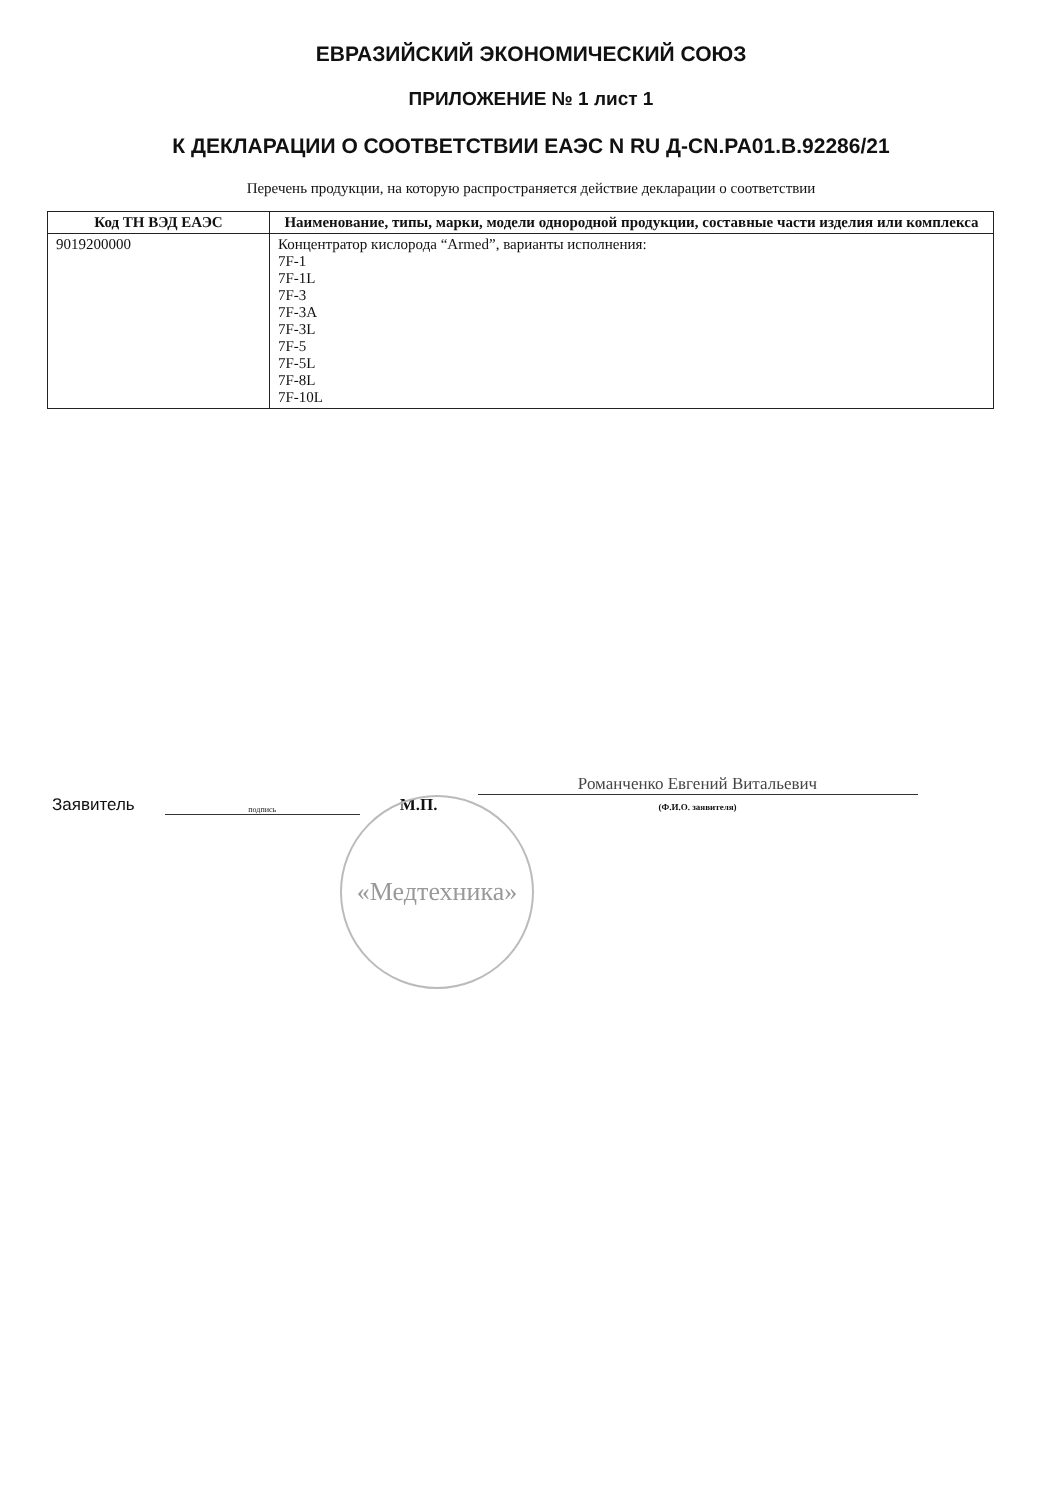ЕВРАЗИЙСКИЙ ЭКОНОМИЧЕСКИЙ СОЮЗ
ПРИЛОЖЕНИЕ № 1 лист 1
К ДЕКЛАРАЦИИ О СООТВЕТСТВИИ ЕАЭС N RU Д-CN.PA01.B.92286/21
Перечень продукции, на которую распространяется действие декларации о соответствии
| Код ТН ВЭД ЕАЭС | Наименование, типы, марки, модели однородной продукции, составные части изделия или комплекса |
| --- | --- |
| 9019200000 | Концентратор кислорода “Armed”, варианты исполнения: 7F-1 7F-1L 7F-3 7F-3A 7F-3L 7F-5 7F-5L 7F-8L 7F-10L |
Заявитель
подпись
М.П.
Романченко Евгений Витальевич
(Ф.И.О. заявителя)
«Медтехника»